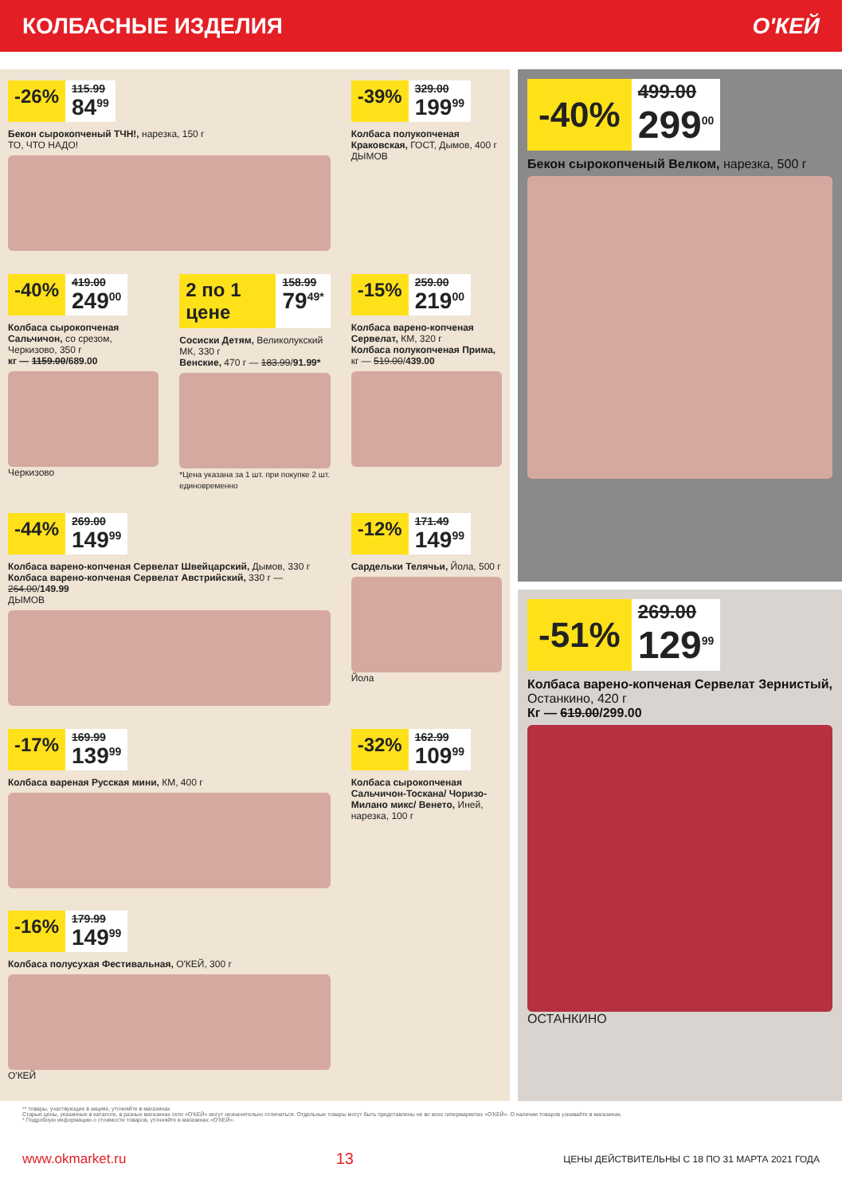КОЛБАСНЫЕ ИЗДЕЛИЯ О'КЕЙ
-26%
115.99
84<sup>99</sup>
Бекон сырокопченый ТЧН!, нарезка, 150 г
ТО, ЧТО НАДО!
-39%
329.00
199<sup>99</sup>
Колбаса полукопченая Краковская, ГОСТ, Дымов, 400 г
ДЫМОВ
-40%
419.00
249<sup>00</sup>
Колбаса сырокопченая Сальчичон, со срезом, Черкизово, 350 г
кг — 1159.00/689.00
Черкизово
2 по 1 цене
158.99
79<sup>49*</sup>
Сосиски Детям, Великолукский МК, 330 г
Венские, 470 г — 183.99/91.99*
*Цена указана за 1 шт. при покупке 2 шт. единовременно
-15%
259.00
219<sup>00</sup>
Колбаса варено-копченая Сервелат, КМ, 320 г
Колбаса полукопченая Прима, кг — 519.00/439.00
-44%
269.00
149<sup>99</sup>
Колбаса варено-копченая Сервелат Швейцарский, Дымов, 330 г
Колбаса варено-копченая Сервелат Австрийский, 330 г — 264.00/149.99
ДЫМОВ
-12%
171.49
149<sup>99</sup>
Сардельки Телячьи, Йола, 500 г
Йола
-17%
169.99
139<sup>99</sup>
Колбаса вареная Русская мини, КМ, 400 г
-32%
162.99
109<sup>99</sup>
Колбаса сырокопченая Сальчичон-Тоскана/ Чоризо-Милано микс/ Венето, Иней, нарезка, 100 г
-16%
179.99
149<sup>99</sup>
Колбаса полусухая Фестивальная, О'КЕЙ, 300 г
О'КЕЙ
-40%
499.00
299<sup>00</sup>
Бекон сырокопченый Велком, нарезка, 500 г
-51%
269.00
129<sup>99</sup>
Колбаса варено-копченая Сервелат Зернистый, Останкино, 420 г
Кг — 619.00/299.00
ОСТАНКИНО
** товары, участвующие в акциях, уточняйте в магазинах
Старые цены, указанные в каталоге, в разных магазинах сети «О'КЕЙ» могут незначительно отличаться. Отдельные товары могут быть представлены не во всех гипермаркетах «О'КЕЙ». О наличии товаров узнавайте в магазинах.
* Подробную информацию о стоимости товаров, уточняйте в магазинах «О'КЕЙ».
www.okmarket.ru 13 ЦЕНЫ ДЕЙСТВИТЕЛЬНЫ С 18 ПО 31 МАРТА 2021 ГОДА